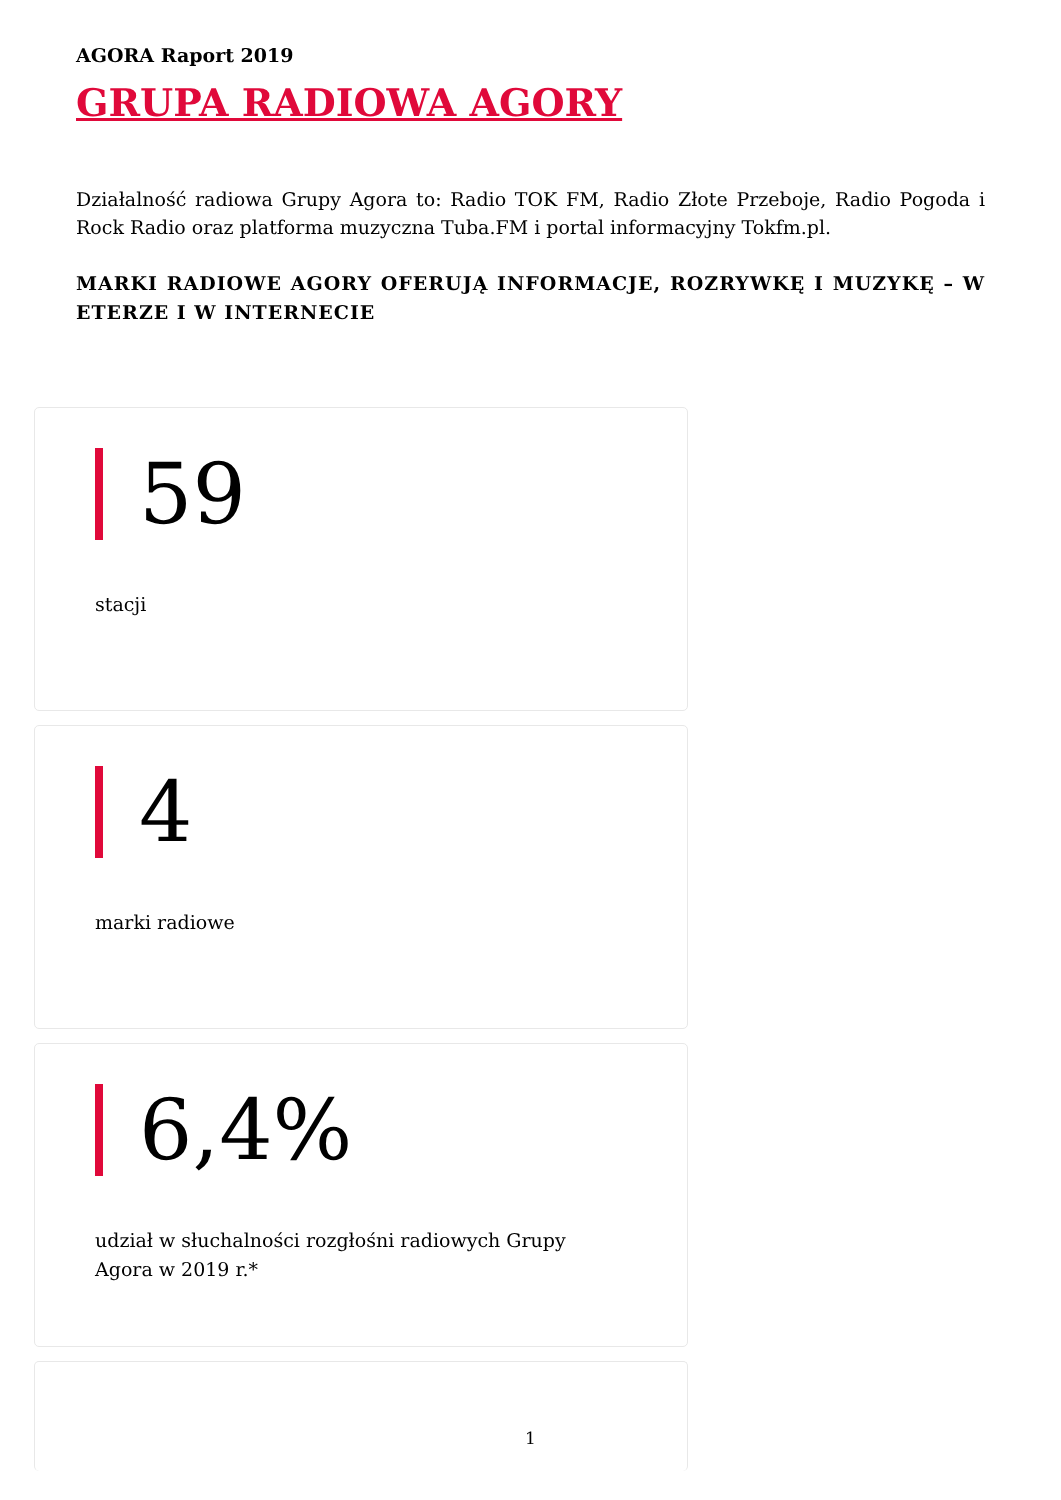AGORA Raport 2019
GRUPA RADIOWA AGORY
Działalność radiowa Grupy Agora to: Radio TOK FM, Radio Złote Przeboje, Radio Pogoda i Rock Radio oraz platforma muzyczna Tuba.FM i portal informacyjny Tokfm.pl.
MARKI RADIOWE AGORY OFERUJĄ INFORMACJE, ROZRYWKĘ I MUZYKĘ – W ETERZE I W INTERNECIE
59
stacji
4
marki radiowe
6,4%
udział w słuchalności rozgłośni radiowych Grupy Agora w 2019 r.*
1